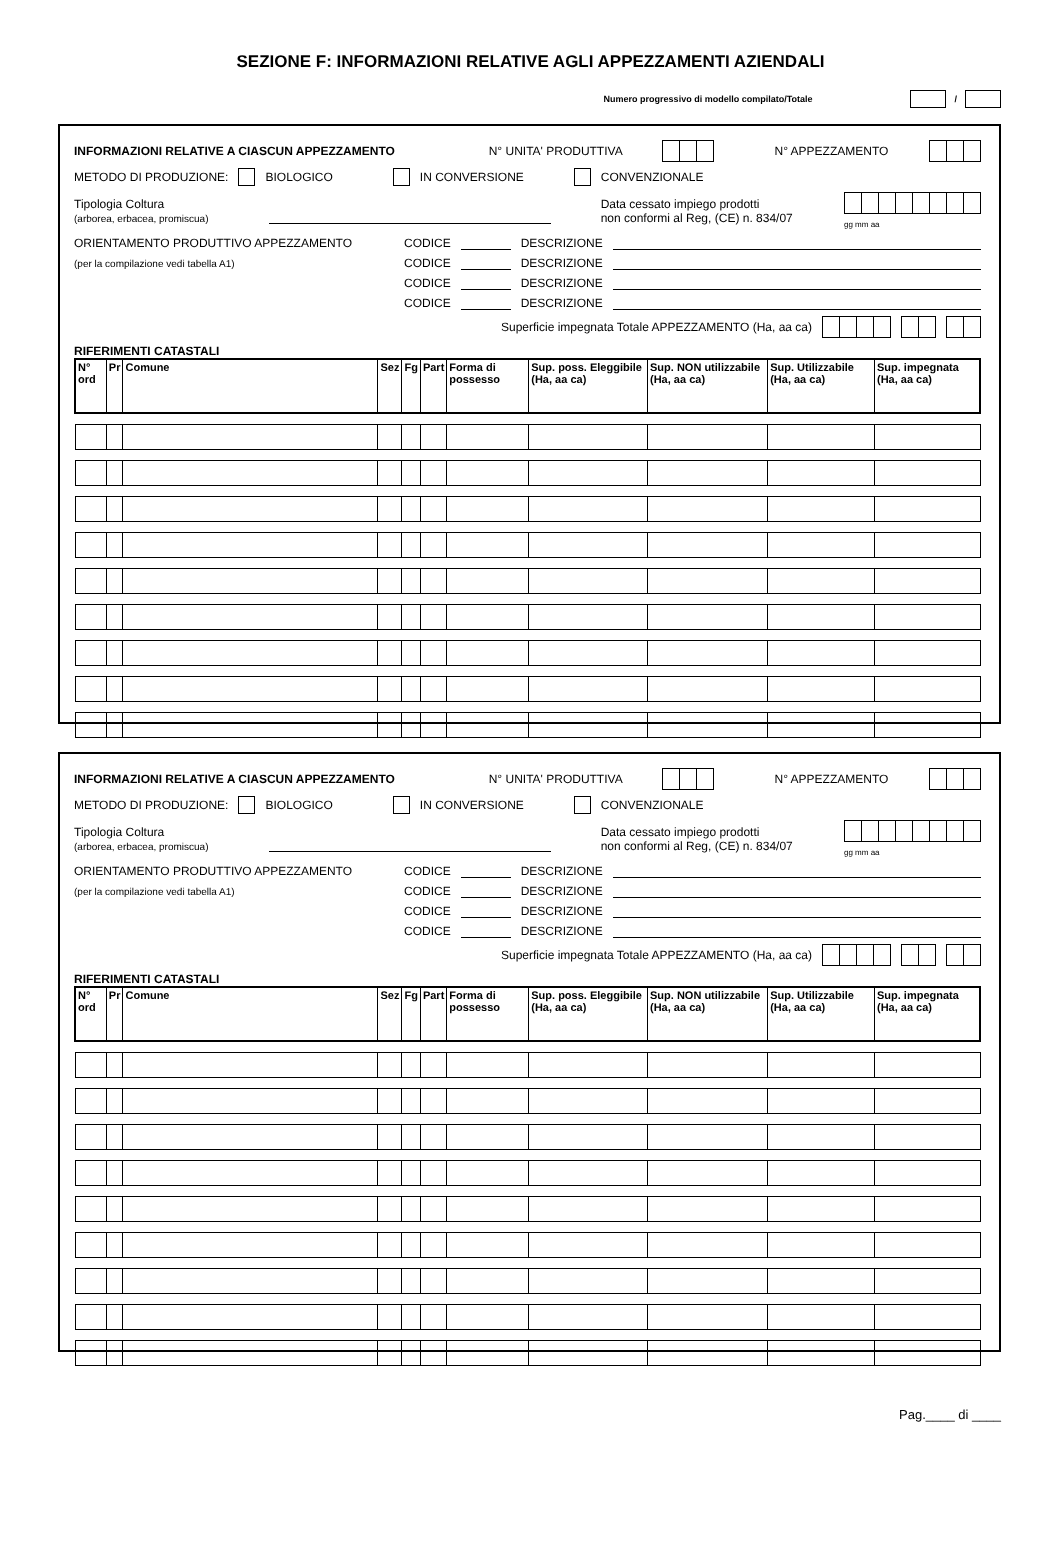SEZIONE F: INFORMAZIONI RELATIVE AGLI APPEZZAMENTI AZIENDALI
Numero progressivo di modello compilato/Totale /
INFORMAZIONI RELATIVE A CIASCUN APPEZZAMENTO N° UNITA' PRODUTTIVA N° APPEZZAMENTO
METODO DI PRODUZIONE: BIOLOGICO IN CONVERSIONE CONVENZIONALE
Tipologia Coltura
(arborea, erbacea, promiscua)
Data cessato impiego prodotti
non conformi al Reg, (CE) n. 834/07
gg mm aa
ORIENTAMENTO PRODUTTIVO APPEZZAMENTO CODICE DESCRIZIONE
(per la compilazione vedi tabella A1) CODICE DESCRIZIONE
CODICE DESCRIZIONE
CODICE DESCRIZIONE
Superficie impegnata Totale APPEZZAMENTO (Ha, aa ca)
RIFERIMENTI CATASTALI
| N° ord | Pr | Comune | Sez | Fg | Part | Forma di possesso | Sup. poss. Eleggibile (Ha, aa ca) | Sup. NON utilizzabile (Ha, aa ca) | Sup. Utilizzabile (Ha, aa ca) | Sup. impegnata (Ha, aa ca) |
| --- | --- | --- | --- | --- | --- | --- | --- | --- | --- | --- |
INFORMAZIONI RELATIVE A CIASCUN APPEZZAMENTO N° UNITA' PRODUTTIVA N° APPEZZAMENTO
METODO DI PRODUZIONE: BIOLOGICO IN CONVERSIONE CONVENZIONALE
Tipologia Coltura
(arborea, erbacea, promiscua)
Data cessato impiego prodotti
non conformi al Reg, (CE) n. 834/07
gg mm aa
ORIENTAMENTO PRODUTTIVO APPEZZAMENTO CODICE DESCRIZIONE
(per la compilazione vedi tabella A1) CODICE DESCRIZIONE
CODICE DESCRIZIONE
CODICE DESCRIZIONE
Superficie impegnata Totale APPEZZAMENTO (Ha, aa ca)
RIFERIMENTI CATASTALI
| N° ord | Pr | Comune | Sez | Fg | Part | Forma di possesso | Sup. poss. Eleggibile (Ha, aa ca) | Sup. NON utilizzabile (Ha, aa ca) | Sup. Utilizzabile (Ha, aa ca) | Sup. impegnata (Ha, aa ca) |
| --- | --- | --- | --- | --- | --- | --- | --- | --- | --- | --- |
Pag.____ di ____